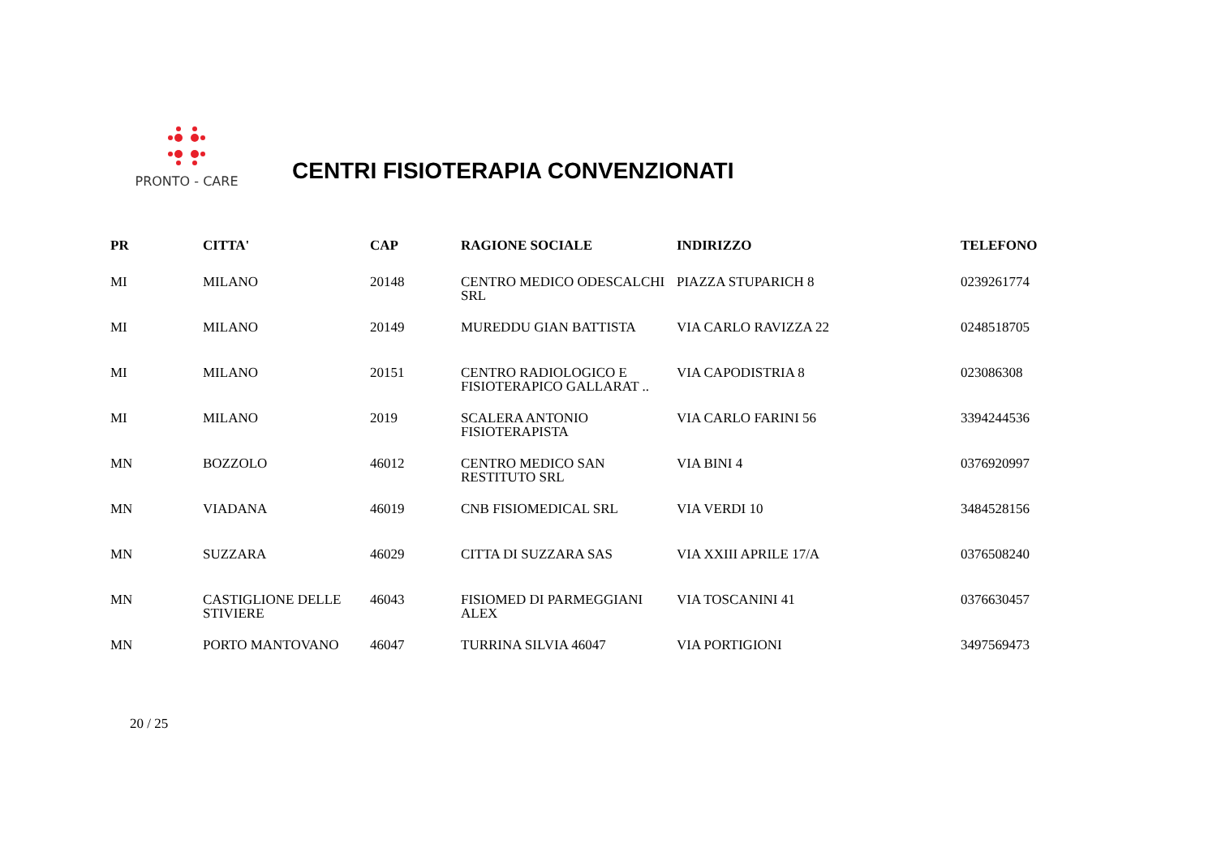PRONTO - CARE
CENTRI FISIOTERAPIA CONVENZIONATI
| PR | CITTA' | CAP | RAGIONE SOCIALE | INDIRIZZO | TELEFONO |
| --- | --- | --- | --- | --- | --- |
| MI | MILANO | 20148 | CENTRO MEDICO ODESCALCHI SRL | PIAZZA STUPARICH 8 | 0239261774 |
| MI | MILANO | 20149 | MUREDDU GIAN BATTISTA | VIA CARLO RAVIZZA 22 | 0248518705 |
| MI | MILANO | 20151 | CENTRO RADIOLOGICO E FISIOTERAPICO GALLARAT .. | VIA CAPODISTRIA 8 | 023086308 |
| MI | MILANO | 2019 | SCALERA ANTONIO FISIOTERAPISTA | VIA CARLO FARINI 56 | 3394244536 |
| MN | BOZZOLO | 46012 | CENTRO MEDICO SAN RESTITUTO SRL | VIA BINI 4 | 0376920997 |
| MN | VIADANA | 46019 | CNB FISIOMEDICAL SRL | VIA VERDI 10 | 3484528156 |
| MN | SUZZARA | 46029 | CITTA DI SUZZARA SAS | VIA XXIII APRILE 17/A | 0376508240 |
| MN | CASTIGLIONE DELLE STIVIERE | 46043 | FISIOMED DI PARMEGGIANI ALEX | VIA TOSCANINI 41 | 0376630457 |
| MN | PORTO MANTOVANO | 46047 | TURRINA SILVIA 46047 | VIA PORTIGIONI | 3497569473 |
20 / 25